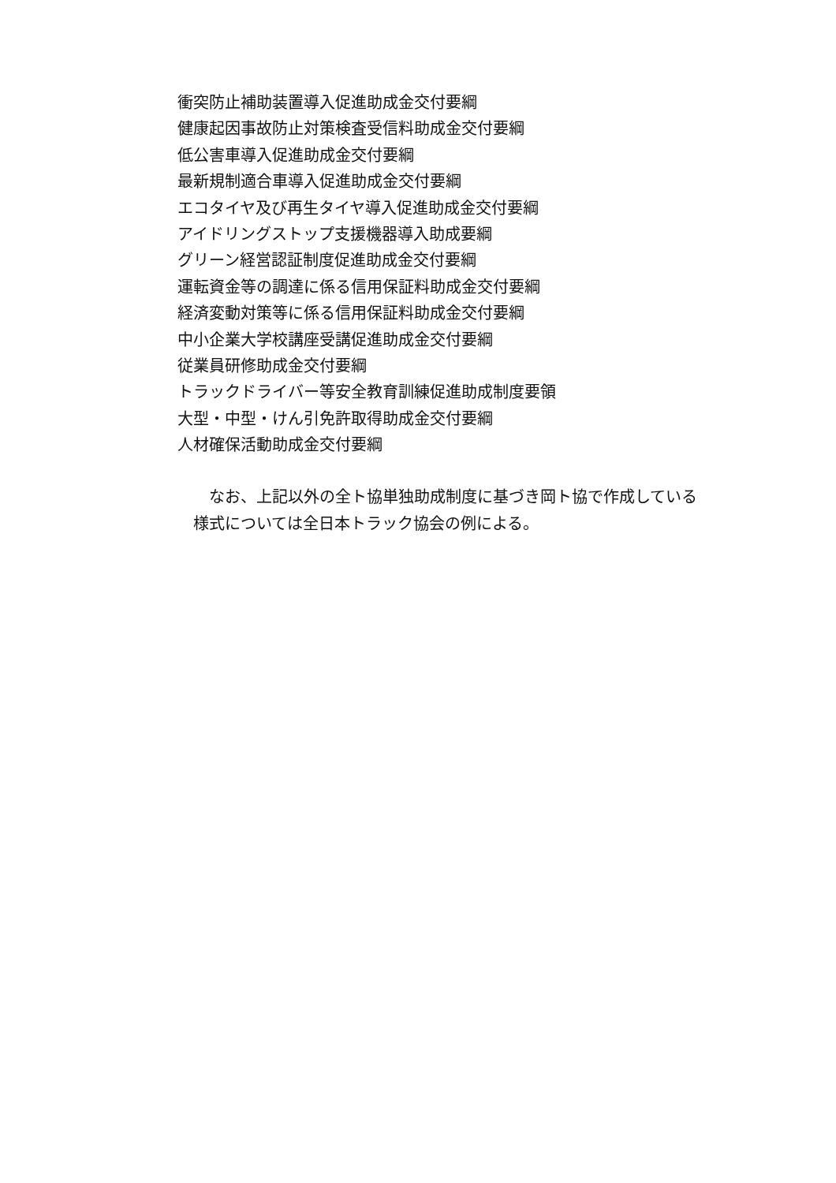衝突防止補助装置導入促進助成金交付要綱
健康起因事故防止対策検査受信料助成金交付要綱
低公害車導入促進助成金交付要綱
最新規制適合車導入促進助成金交付要綱
エコタイヤ及び再生タイヤ導入促進助成金交付要綱
アイドリングストップ支援機器導入助成要綱
グリーン経営認証制度促進助成金交付要綱
運転資金等の調達に係る信用保証料助成金交付要綱
経済変動対策等に係る信用保証料助成金交付要綱
中小企業大学校講座受講促進助成金交付要綱
従業員研修助成金交付要綱
トラックドライバー等安全教育訓練促進助成制度要領
大型・中型・けん引免許取得助成金交付要綱
人材確保活動助成金交付要綱
　　なお、上記以外の全ト協単独助成制度に基づき岡ト協で作成している
　様式については全日本トラック協会の例による。